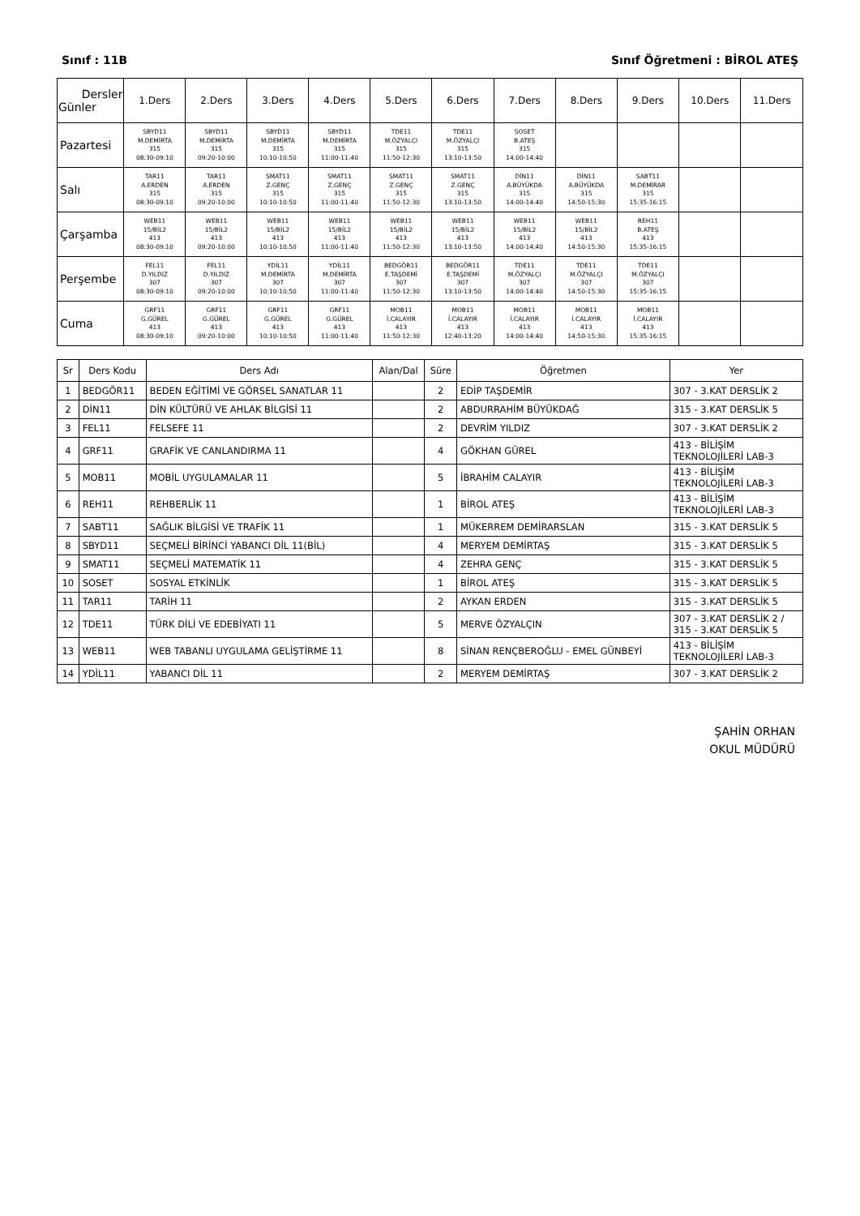Sınıf : 11B Sınıf Öğretmeni : BİROL ATEŞ
| Dersler Günler | 1.Ders | 2.Ders | 3.Ders | 4.Ders | 5.Ders | 6.Ders | 7.Ders | 8.Ders | 9.Ders | 10.Ders | 11.Ders |
| --- | --- | --- | --- | --- | --- | --- | --- | --- | --- | --- | --- |
| Pazartesi | SBYD11 M.DEMİRTA 315 08:30-09:10 | SBYD11 M.DEMİRTA 315 09:20-10:00 | SBYD11 M.DEMİRTA 315 10:10-10:50 | SBYD11 M.DEMİRTA 315 11:00-11:40 | TDE11 M.ÖZYALÇI 315 11:50-12:30 | TDE11 M.ÖZYALÇI 315 13:10-13:50 | SOSET B.ATEŞ 315 14:00-14:40 | | | | |
| Salı | TAR11 A.ERDEN 315 08:30-09:10 | TAR11 A.ERDEN 315 09:20-10:00 | SMAT11 Z.GENÇ 315 10:10-10:50 | SMAT11 Z.GENÇ 315 11:00-11:40 | SMAT11 Z.GENÇ 315 11:50-12:30 | SMAT11 Z.GENÇ 315 13:10-13:50 | DİN11 A.BÜYÜKDA 315 14:00-14:40 | DİN11 A.BÜYÜKDA 315 14:50-15:30 | SABT11 M.DEMİRAR 315 15:35-16:15 | | |
| Çarşamba | WEB11 15/BİL2 413 08:30-09:10 | WEB11 15/BİL2 413 09:20-10:00 | WEB11 15/BİL2 413 10:10-10:50 | WEB11 15/BİL2 413 11:00-11:40 | WEB11 15/BİL2 413 11:50-12:30 | WEB11 15/BİL2 413 13:10-13:50 | WEB11 15/BİL2 413 14:00-14:40 | WEB11 15/BİL2 413 14:50-15:30 | REH11 B.ATEŞ 413 15:35-16:15 | | |
| Perşembe | FEL11 D.YILDIZ 307 08:30-09:10 | FEL11 D.YILDIZ 307 09:20-10:00 | YDİL11 M.DEMİRTA 307 10:10-10:50 | YDİL11 M.DEMİRTA 307 11:00-11:40 | BEDGÖR11 E.TAŞDEMİ 307 11:50-12:30 | BEDGÖR11 E.TAŞDEMİ 307 13:10-13:50 | TDE11 M.ÖZYALÇI 307 14:00-14:40 | TDE11 M.ÖZYALÇI 307 14:50-15:30 | TDE11 M.ÖZYALÇI 307 15:35-16:15 | | |
| Cuma | GRF11 G.GÜREL 413 08:30-09:10 | GRF11 G.GÜREL 413 09:20-10:00 | GRF11 G.GÜREL 413 10:10-10:50 | GRF11 G.GÜREL 413 11:00-11:40 | MOB11 İ.CALAYIR 413 11:50-12:30 | MOB11 İ.CALAYIR 413 12:40-13:20 | MOB11 İ.CALAYIR 413 14:00-14:40 | MOB11 İ.CALAYIR 413 14:50-15:30 | MOB11 İ.CALAYIR 413 15:35-16:15 | | |
| Sr | Ders Kodu | Ders Adı | Alan/Dal | Süre | Öğretmen | Yer |
| --- | --- | --- | --- | --- | --- | --- |
| 1 | BEDGÖR11 | BEDEN EĞİTİMİ VE GÖRSEL SANATLAR 11 | | 2 | EDİP TAŞDEMİR | 307 - 3.KAT DERSLİK 2 |
| 2 | DİN11 | DİN KÜLTÜRÜ VE AHLAK BİLGİSİ 11 | | 2 | ABDURRAHİM BÜYÜKDAĞ | 315 - 3.KAT DERSLİK 5 |
| 3 | FEL11 | FELSEFE 11 | | 2 | DEVRİM YILDIZ | 307 - 3.KAT DERSLİK 2 |
| 4 | GRF11 | GRAFİK VE CANLANDIRMA 11 | | 4 | GÖKHAN GÜREL | 413 - BİLİŞİM TEKNOLOJİLERİ LAB-3 |
| 5 | MOB11 | MOBİL UYGULAMALAR 11 | | 5 | İBRAHİM CALAYIR | 413 - BİLİŞİM TEKNOLOJİLERİ LAB-3 |
| 6 | REH11 | REHBERLİK 11 | | 1 | BİROL ATEŞ | 413 - BİLİŞİM TEKNOLOJİLERİ LAB-3 |
| 7 | SABT11 | SAĞLIK BİLGİSİ VE TRAFİK 11 | | 1 | MÜKERREM DEMİRARSLAN | 315 - 3.KAT DERSLİK 5 |
| 8 | SBYD11 | SEÇMELİ BİRİNCİ YABANCI DİL 11(BİL) | | 4 | MERYEM DEMİRTAŞ | 315 - 3.KAT DERSLİK 5 |
| 9 | SMAT11 | SEÇMELİ MATEMATİK 11 | | 4 | ZEHRA GENÇ | 315 - 3.KAT DERSLİK 5 |
| 10 | SOSET | SOSYAL ETKİNLİK | | 1 | BİROL ATEŞ | 315 - 3.KAT DERSLİK 5 |
| 11 | TAR11 | TARİH 11 | | 2 | AYKAN ERDEN | 315 - 3.KAT DERSLİK 5 |
| 12 | TDE11 | TÜRK DİLİ VE EDEBİYATI 11 | | 5 | MERVE ÖZYALÇIN | 307 - 3.KAT DERSLİK 2 / 315 - 3.KAT DERSLİK 5 |
| 13 | WEB11 | WEB TABANLI UYGULAMA GELİŞTİRME 11 | | 8 | SİNAN RENÇBEROĞLU - EMEL GÜNBEYİ | 413 - BİLİŞİM TEKNOLOJİLERİ LAB-3 |
| 14 | YDİL11 | YABANCI DİL 11 | | 2 | MERYEM DEMİRTAŞ | 307 - 3.KAT DERSLİK 2 |
ŞAHİN ORHAN
OKUL MÜDÜRÜ